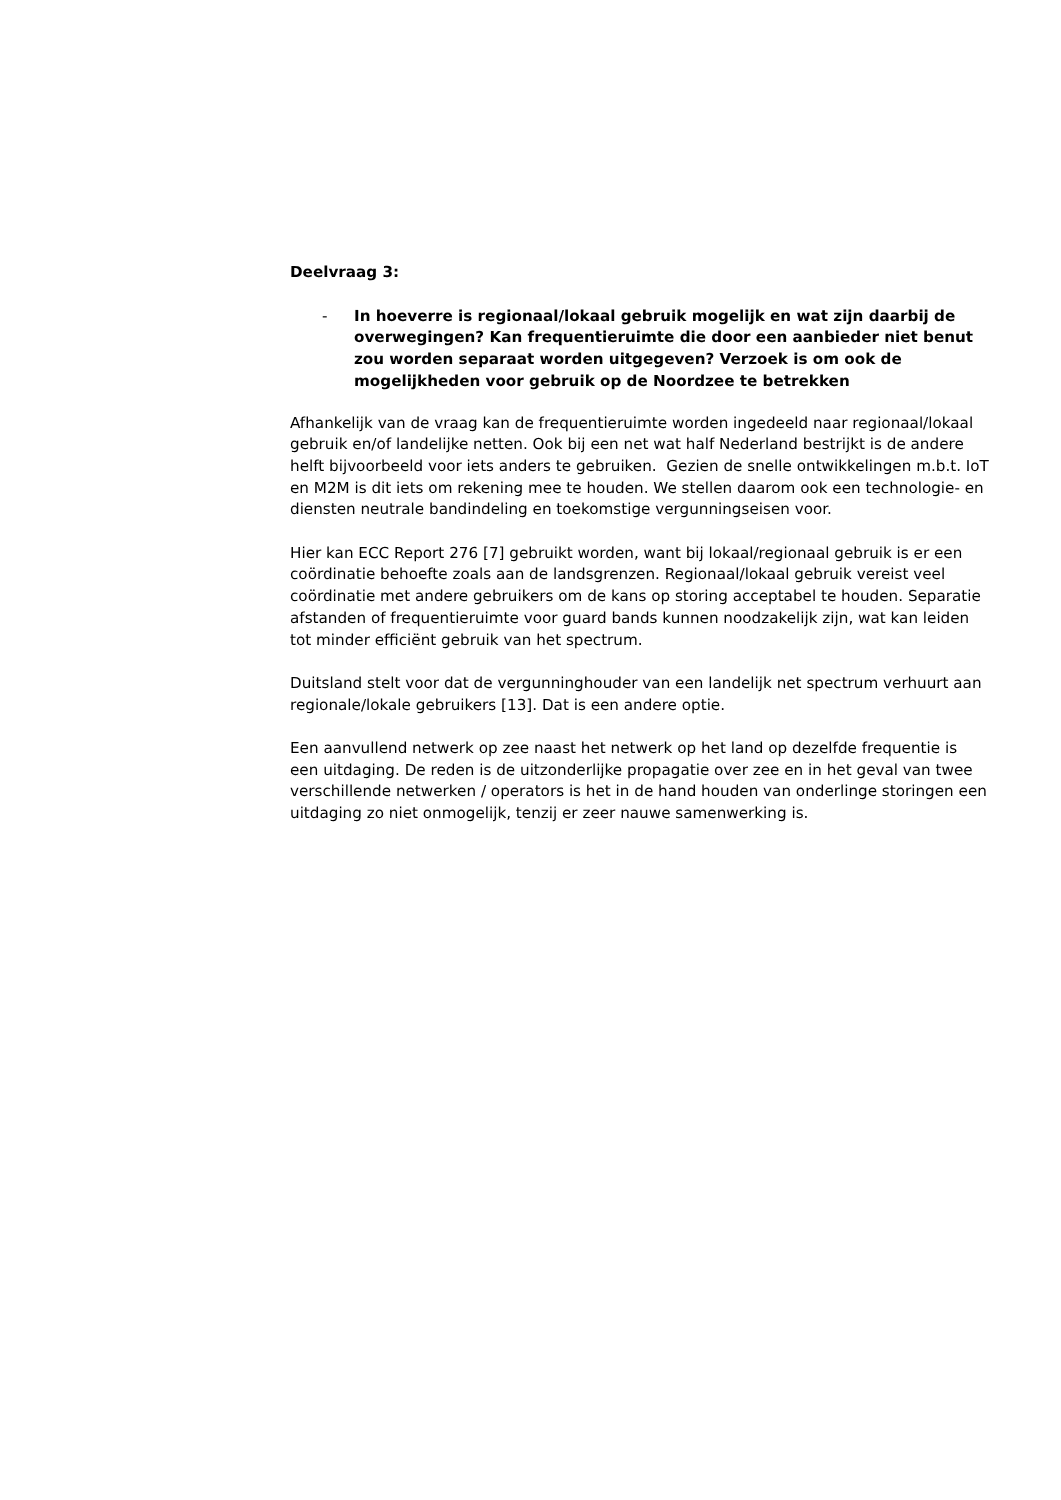Deelvraag 3:
- In hoeverre is regionaal/lokaal gebruik mogelijk en wat zijn daarbij de overwegingen? Kan frequentieruimte die door een aanbieder niet benut zou worden separaat worden uitgegeven? Verzoek is om ook de mogelijkheden voor gebruik op de Noordzee te betrekken
Afhankelijk van de vraag kan de frequentieruimte worden ingedeeld naar regionaal/lokaal gebruik en/of landelijke netten. Ook bij een net wat half Nederland bestrijkt is de andere helft bijvoorbeeld voor iets anders te gebruiken. Gezien de snelle ontwikkelingen m.b.t. IoT en M2M is dit iets om rekening mee te houden. We stellen daarom ook een technologie- en diensten neutrale bandindeling en toekomstige vergunningseisen voor.
Hier kan ECC Report 276 [7] gebruikt worden, want bij lokaal/regionaal gebruik is er een coördinatie behoefte zoals aan de landsgrenzen. Regionaal/lokaal gebruik vereist veel coördinatie met andere gebruikers om de kans op storing acceptabel te houden. Separatie afstanden of frequentieruimte voor guard bands kunnen noodzakelijk zijn, wat kan leiden tot minder efficiënt gebruik van het spectrum.
Duitsland stelt voor dat de vergunninghouder van een landelijk net spectrum verhuurt aan regionale/lokale gebruikers [13]. Dat is een andere optie.
Een aanvullend netwerk op zee naast het netwerk op het land op dezelfde frequentie is een uitdaging. De reden is de uitzonderlijke propagatie over zee en in het geval van twee verschillende netwerken / operators is het in de hand houden van onderlinge storingen een uitdaging zo niet onmogelijk, tenzij er zeer nauwe samenwerking is.